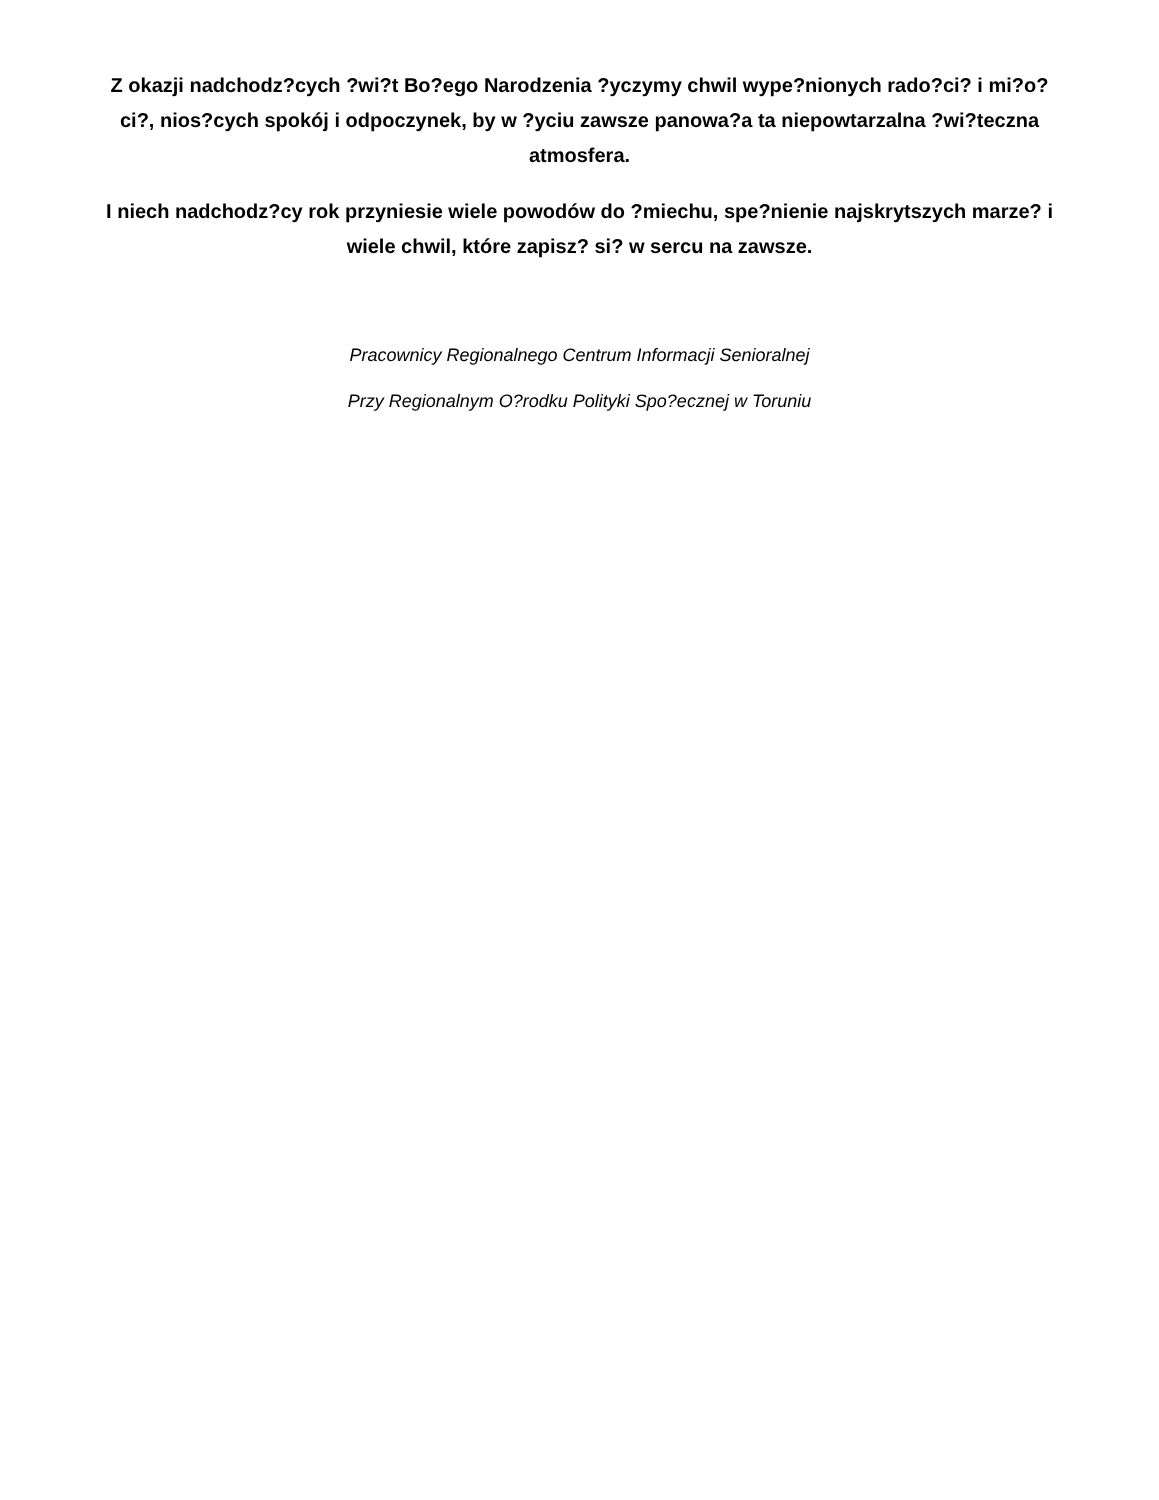Z okazji nadchodz?cych ?wi?t Bo?ego Narodzenia ?yczymy chwil wype?nionych rado?ci? i mi?o?ci?, nios?cych spokój i odpoczynek, by w ?yciu zawsze panowa?a ta niepowtarzalna ?wi?teczna atmosfera.
I niech nadchodz?cy rok przyniesie wiele powodów do ?miechu, spe?nienie najskrytszych marze? i wiele chwil, które zapisz? si? w sercu na zawsze.
Pracownicy Regionalnego Centrum Informacji Senioralnej
Przy Regionalnym O?rodku Polityki Spo?ecznej w Toruniu